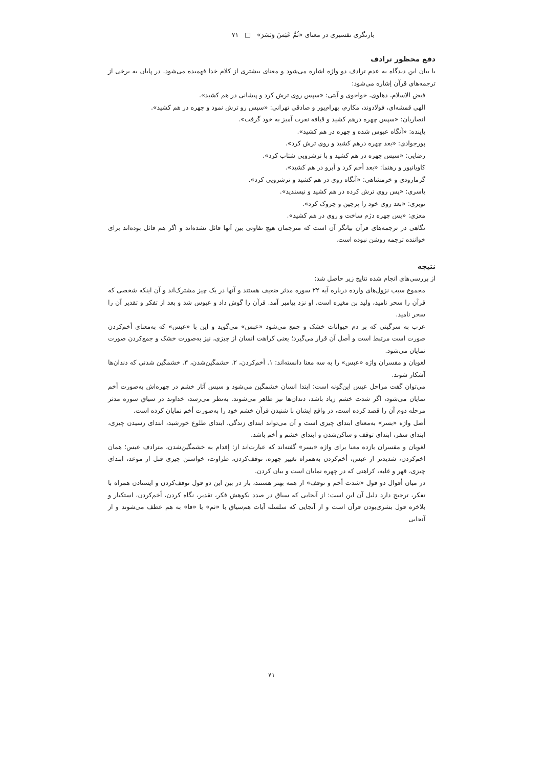بازنگری تفسیری در معنای «ثُمَّ عَبَسَ وَبَسَرَ» □ ۷۱
دفع محظور ترادف
با بیان این دیدگاه به عدم ترادف دو واژه اشاره می‌شود و معنای بیشتری از کلام خدا فهمیده می‌شود. در پایان به برخی از ترجمه‌های قرآن إشاره می‌شود:
فیض الاسلام، دهلوی، خواجوی و آیتی: «سپس روی ترش کرد و پیشانی در هم کشید».
الهی قمشه‌ای، فولادوند، مکارم، بهرام‌پور و صادقی تهرانی: «سپس رو ترش نمود و چهره در هم کشید».
انصاریان: «سپس چهره درهم کشید و قیافه نفرت آمیز به خود گرفت».
پاینده: «آنگاه عبوس شده و چهره در هم کشید».
پورجوادی: «بعد چهره درهم کشید و روی ترش کرد».
رضایی: «سپس چهره در هم کشید و با ترشرویی شتاب کرد».
کاویانپور و رهنما: «بعد أخم کرد و أبرو در هم کشید».
گرمارودی و خرمشاهی: «آنگاه روی در هم کشید و ترشرویی کرد».
یاسری: «پس روی ترش کرده در هم کشید و نپسندید».
نوبری: «بعد روی خود را پرچین و چروک کرد».
معزی: «پس چهره دژم ساخت و روی در هم کشید».
نگاهی در ترجمه‌های قرآن بیانگر آن است که مترجمان هیچ تفاوتی بین آنها قائل نشده‌اند و اگر هم قائل بوده‌اند برای خواننده ترجمه روشن نبوده است.
نتیجه
از بررسی‌های انجام شده نتایج زیر حاصل شد:
مجموع سبب نزول‌های وارده درباره آیه ۲۲ سوره مدثر ضعیف هستند و آنها در یک چیز مشترک‌اند و آن اینکه شخصی که قرآن را سحر نامید، ولید بن مغیره است. او نزد پیامبر آمد. قرآن را گوش داد و عبوس شد و بعد از تفکر و تقدیر آن را سحر نامید.
عرب به سرگینی که بر دم حیوانات خشک و جمع می‌شود «عبس» می‌گوید و این با «عبس» که به‌معنای أخم‌کردن صورت است مرتبط است و أصل آن قرار می‌گیرد؛ یعنی کراهت انسان از چیزی، نیز به‌صورت خشک و جمع‌کردن صورت نمایان می‌شود.
لغویان و مفسران واژه «عبس» را به سه معنا دانسته‌اند: ۱. أخم‌کردن، ۲. خشمگین‌شدن، ۳. خشمگین شدنی که دندان‌ها آشکار شوند.
می‌توان گفت مراحل عبس این‌گونه است: ابتدا انسان خشمگین می‌شود و سپس آثار خشم در چهره‌اش به‌صورت أخم نمایان می‌شود، اگر شدت خشم زیاد باشد، دندان‌ها نیز ظاهر می‌شوند. به‌نظر می‌رسد، خداوند در سیاق سوره مدثر مرحله دوم آن را قصد کرده است، در واقع ایشان با شنیدن قرآن خشم خود را به‌صورت أخم نمایان کرده است.
أصل واژه «بسر» به‌معنای ابتدای چیزی است و آن می‌تواند ابتدای زندگی، ابتدای طلوع خورشید، ابتدای رسیدن چیزی، ابتدای سفر، ابتدای توقف و ساکن‌شدن و ابتدای خشم و أخم باشد.
لغویان و مفسران یازده معنا برای واژه «بسر» گفته‌اند که عبارت‌اند از: إقدام به خشمگین‌شدن، مترادف عبس؛ همان اخم‌کردن، شدیدتر از عبس، أخم‌کردن به‌همراه تغییر چهره، توقف‌کردن، طراوت، خواستن چیزی قبل از موعد، ابتدای چیزی، قهر و غلبه، کراهتی که در چهره نمایان است و بیان کردن.
در میان أقوال دو قول «شدت أخم و توقف» از همه بهتر هستند، باز در بین این دو قول توقف‌کردن و ایستادن همراه با تفکر، ترجیح دارد دلیل آن این است: از آنجایی که سیاق در صدد نکوهش فکر، تقدیر، نگاه کردن، أخم‌کردن، استکبار و بلاخره قول بشری‌بودن قرآن است و از آنجایی که سلسله آیات هم‌سیاق با «ثم» یا «فا» به هم عطف می‌شوند و از آنجایی
۷۱